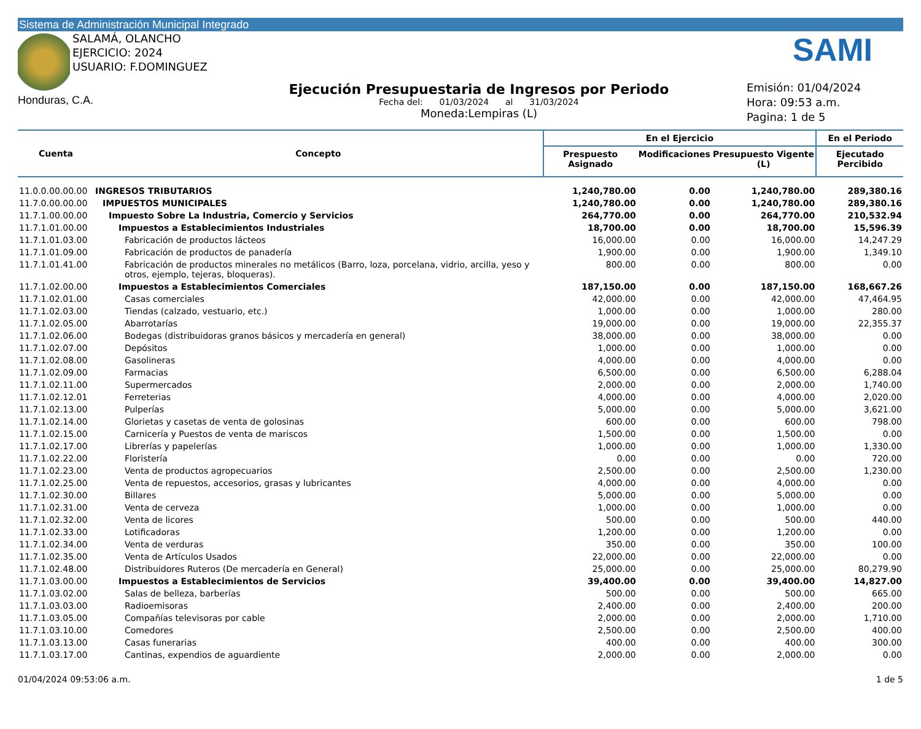Sistema de Administración Municipal Integrado
SALAMÁ, OLANCHO
EJERCICIO: 2024
USUARIO: F.DOMINGUEZ
Honduras, C.A.
Ejecución Presupuestaria de Ingresos por Periodo
Fecha del: 01/03/2024 al 31/03/2024
Moneda:Lempiras (L)
SAMI
Emisión: 01/04/2024
Hora: 09:53 a.m.
Pagina: 1 de 5
| Cuenta | Concepto | En el Ejercicio | | | En el Periodo |
| --- | --- | --- | --- | --- | --- |
| | | Prespuesto Asignado | Modificaciones | Presupuesto Vigente (L) | Ejecutado Percibido |
| 11.0.0.00.00.00 | INGRESOS TRIBUTARIOS | 1,240,780.00 | 0.00 | 1,240,780.00 | 289,380.16 |
| 11.7.0.00.00.00 | IMPUESTOS MUNICIPALES | 1,240,780.00 | 0.00 | 1,240,780.00 | 289,380.16 |
| 11.7.1.00.00.00 | Impuesto Sobre La Industria, Comercio y Servicios | 264,770.00 | 0.00 | 264,770.00 | 210,532.94 |
| 11.7.1.01.00.00 | Impuestos a Establecimientos Industriales | 18,700.00 | 0.00 | 18,700.00 | 15,596.39 |
| 11.7.1.01.03.00 | Fabricación de productos lácteos | 16,000.00 | 0.00 | 16,000.00 | 14,247.29 |
| 11.7.1.01.09.00 | Fabricación de productos de panadería | 1,900.00 | 0.00 | 1,900.00 | 1,349.10 |
| 11.7.1.01.41.00 | Fabricación de productos minerales no metálicos (Barro, loza, porcelana, vidrio, arcilla, yeso y otros, ejemplo, tejeras, bloqueras). | 800.00 | 0.00 | 800.00 | 0.00 |
| 11.7.1.02.00.00 | Impuestos a Establecimientos Comerciales | 187,150.00 | 0.00 | 187,150.00 | 168,667.26 |
| 11.7.1.02.01.00 | Casas comerciales | 42,000.00 | 0.00 | 42,000.00 | 47,464.95 |
| 11.7.1.02.03.00 | Tiendas (calzado, vestuario, etc.) | 1,000.00 | 0.00 | 1,000.00 | 280.00 |
| 11.7.1.02.05.00 | Abarrotarías | 19,000.00 | 0.00 | 19,000.00 | 22,355.37 |
| 11.7.1.02.06.00 | Bodegas (distribuidoras granos básicos y mercadería en general) | 38,000.00 | 0.00 | 38,000.00 | 0.00 |
| 11.7.1.02.07.00 | Depósitos | 1,000.00 | 0.00 | 1,000.00 | 0.00 |
| 11.7.1.02.08.00 | Gasolineras | 4,000.00 | 0.00 | 4,000.00 | 0.00 |
| 11.7.1.02.09.00 | Farmacias | 6,500.00 | 0.00 | 6,500.00 | 6,288.04 |
| 11.7.1.02.11.00 | Supermercados | 2,000.00 | 0.00 | 2,000.00 | 1,740.00 |
| 11.7.1.02.12.01 | Ferreterias | 4,000.00 | 0.00 | 4,000.00 | 2,020.00 |
| 11.7.1.02.13.00 | Pulperías | 5,000.00 | 0.00 | 5,000.00 | 3,621.00 |
| 11.7.1.02.14.00 | Glorietas y casetas de venta de golosinas | 600.00 | 0.00 | 600.00 | 798.00 |
| 11.7.1.02.15.00 | Carnicería y Puestos de venta de mariscos | 1,500.00 | 0.00 | 1,500.00 | 0.00 |
| 11.7.1.02.17.00 | Librerías y papelerías | 1,000.00 | 0.00 | 1,000.00 | 1,330.00 |
| 11.7.1.02.22.00 | Floristería | 0.00 | 0.00 | 0.00 | 720.00 |
| 11.7.1.02.23.00 | Venta de productos agropecuarios | 2,500.00 | 0.00 | 2,500.00 | 1,230.00 |
| 11.7.1.02.25.00 | Venta de repuestos, accesorios, grasas y lubricantes | 4,000.00 | 0.00 | 4,000.00 | 0.00 |
| 11.7.1.02.30.00 | Billares | 5,000.00 | 0.00 | 5,000.00 | 0.00 |
| 11.7.1.02.31.00 | Venta de cerveza | 1,000.00 | 0.00 | 1,000.00 | 0.00 |
| 11.7.1.02.32.00 | Venta de licores | 500.00 | 0.00 | 500.00 | 440.00 |
| 11.7.1.02.33.00 | Lotificadoras | 1,200.00 | 0.00 | 1,200.00 | 0.00 |
| 11.7.1.02.34.00 | Venta de verduras | 350.00 | 0.00 | 350.00 | 100.00 |
| 11.7.1.02.35.00 | Venta de Artículos Usados | 22,000.00 | 0.00 | 22,000.00 | 0.00 |
| 11.7.1.02.48.00 | Distribuidores Ruteros (De mercadería en General) | 25,000.00 | 0.00 | 25,000.00 | 80,279.90 |
| 11.7.1.03.00.00 | Impuestos a Establecimientos de Servicios | 39,400.00 | 0.00 | 39,400.00 | 14,827.00 |
| 11.7.1.03.02.00 | Salas de belleza, barberías | 500.00 | 0.00 | 500.00 | 665.00 |
| 11.7.1.03.03.00 | Radioemisoras | 2,400.00 | 0.00 | 2,400.00 | 200.00 |
| 11.7.1.03.05.00 | Compañías televisoras por cable | 2,000.00 | 0.00 | 2,000.00 | 1,710.00 |
| 11.7.1.03.10.00 | Comedores | 2,500.00 | 0.00 | 2,500.00 | 400.00 |
| 11.7.1.03.13.00 | Casas funerarias | 400.00 | 0.00 | 400.00 | 300.00 |
| 11.7.1.03.17.00 | Cantinas, expendios de aguardiente | 2,000.00 | 0.00 | 2,000.00 | 0.00 |
01/04/2024 09:53:06 a.m. 1 de 5